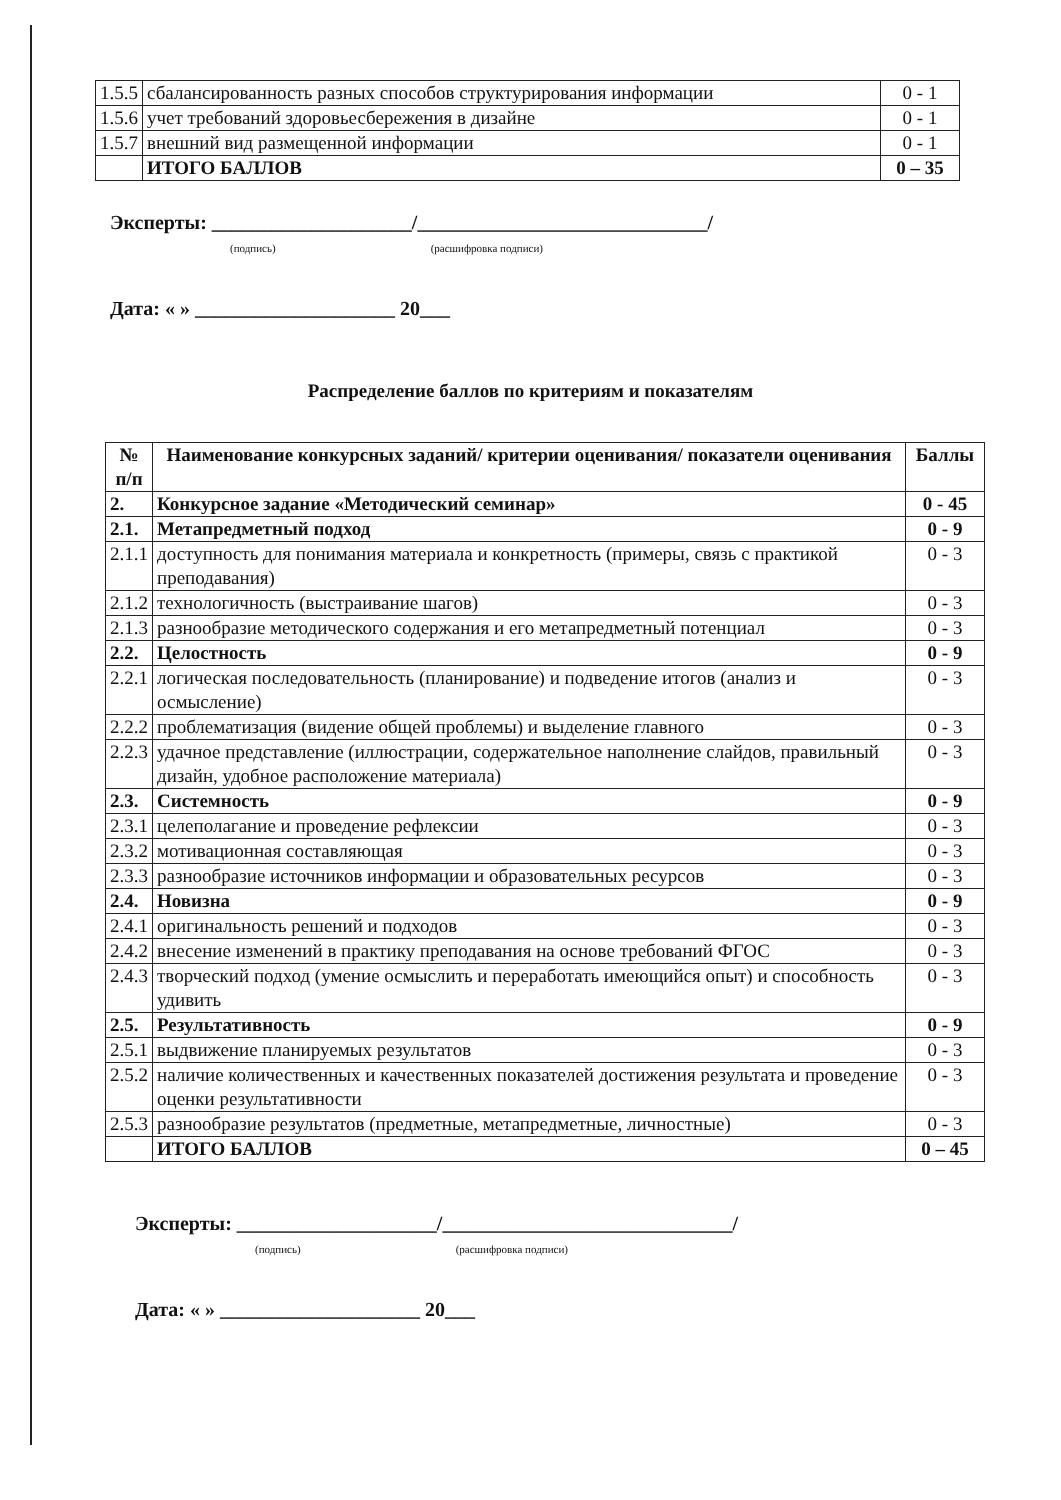| 1.5.5 | сбалансированность разных способов структурирования информации | 0 - 1 |
| 1.5.6 | учет требований здоровьесбережения в дизайне | 0 - 1 |
| 1.5.7 | внешний вид размещенной информации | 0 - 1 |
| | ИТОГО БАЛЛОВ | 0 – 35 |
Эксперты: ____________________/_____________________________/
(подпись) (расшифровка подписи)
Дата: « » ____________________ 20___
Распределение баллов по критериям и показателям
| № п/п | Наименование конкурсных заданий/ критерии оценивания/ показатели оценивания | Баллы |
| --- | --- | --- |
| 2. | Конкурсное задание «Методический семинар» | 0 - 45 |
| 2.1. | Метапредметный подход | 0 - 9 |
| 2.1.1 | доступность для понимания материала и конкретность (примеры, связь с практикой преподавания) | 0 - 3 |
| 2.1.2 | технологичность (выстраивание шагов) | 0 - 3 |
| 2.1.3 | разнообразие методического содержания и его метапредметный потенциал | 0 - 3 |
| 2.2. | Целостность | 0 - 9 |
| 2.2.1 | логическая последовательность (планирование) и подведение итогов (анализ и осмысление) | 0 - 3 |
| 2.2.2 | проблематизация (видение общей проблемы) и выделение главного | 0 - 3 |
| 2.2.3 | удачное представление (иллюстрации, содержательное наполнение слайдов, правильный дизайн, удобное расположение материала) | 0 - 3 |
| 2.3. | Системность | 0 - 9 |
| 2.3.1 | целеполагание и проведение рефлексии | 0 - 3 |
| 2.3.2 | мотивационная составляющая | 0 - 3 |
| 2.3.3 | разнообразие источников информации и образовательных ресурсов | 0 - 3 |
| 2.4. | Новизна | 0 - 9 |
| 2.4.1 | оригинальность решений и подходов | 0 - 3 |
| 2.4.2 | внесение изменений в практику преподавания на основе требований ФГОС | 0 - 3 |
| 2.4.3 | творческий подход (умение осмыслить и переработать имеющийся опыт) и способность удивить | 0 - 3 |
| 2.5. | Результативность | 0 - 9 |
| 2.5.1 | выдвижение планируемых результатов | 0 - 3 |
| 2.5.2 | наличие количественных и качественных показателей достижения результата и проведение оценки результативности | 0 - 3 |
| 2.5.3 | разнообразие результатов (предметные, метапредметные, личностные) | 0 - 3 |
| | ИТОГО БАЛЛОВ | 0 – 45 |
Эксперты: ____________________/_____________________________/
(подпись) (расшифровка подписи)
Дата: « » ____________________ 20___